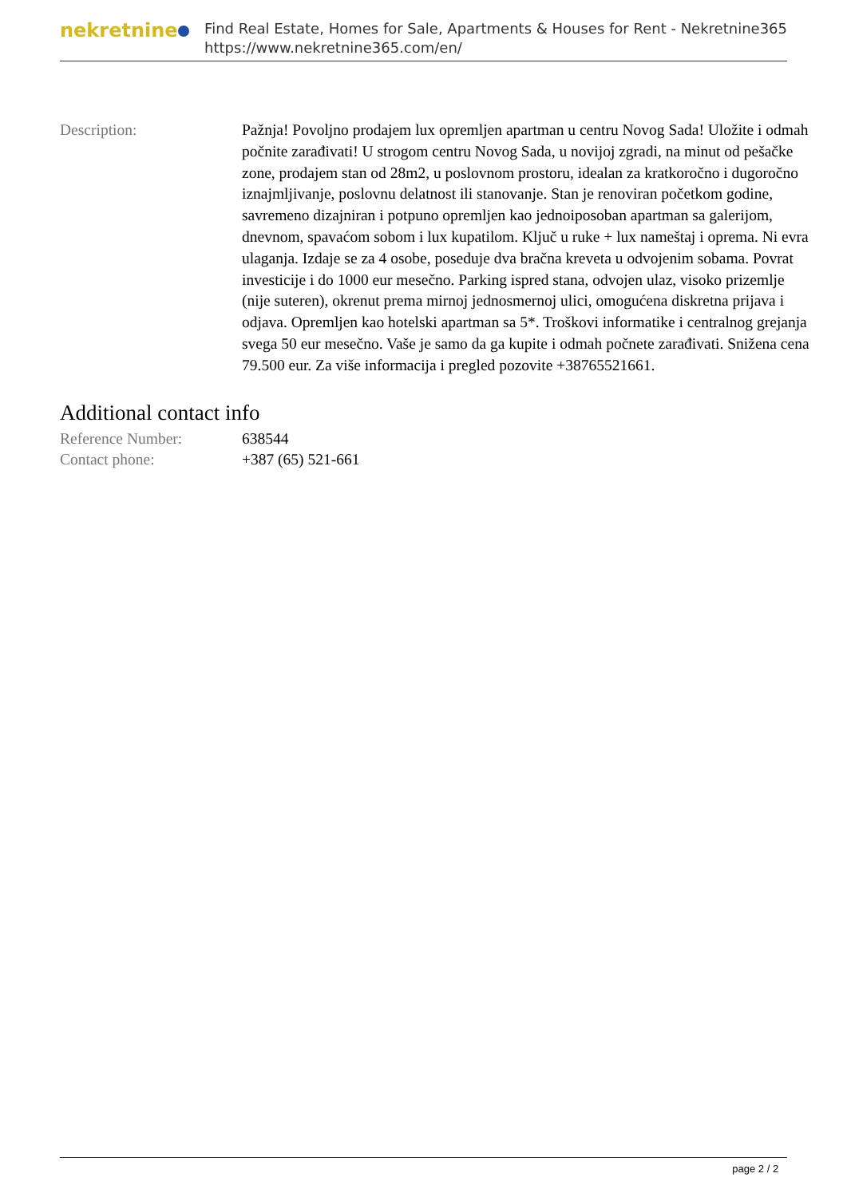nekretnine
Find Real Estate, Homes for Sale, Apartments & Houses for Rent - Nekretnine365
https://www.nekretnine365.com/en/
| Description: | Pažnja! Povoljno prodajem lux opremljen apartman u centru Novog Sada! Uložite i odmah počnite zarađivati! U strogom centru Novog Sada, u novijoj zgradi, na minut od pešačke zone, prodajem stan od 28m2, u poslovnom prostoru, idealan za kratkoročno i dugoročno iznajmljivanje, poslovnu delatnost ili stanovanje. Stan je renoviran početkom godine, savremeno dizajniran i potpuno opremljen kao jednoiposoban apartman sa galerijom, dnevnom, spavaćom sobom i lux kupatilom. Ključ u ruke + lux nameštaj i oprema. Ni evra ulaganja. Izdaje se za 4 osobe, poseduje dva bračna kreveta u odvojenim sobama. Povrat investicije i do 1000 eur mesečno. Parking ispred stana, odvojen ulaz, visoko prizemlje (nije suteren), okrenut prema mirnoj jednosmernoj ulici, omogućena diskretna prijava i odjava. Opremljen kao hotelski apartman sa 5*. Troškovi informatike i centralnog grejanja svega 50 eur mesečno. Vaše je samo da ga kupite i odmah počnete zarađivati. Snižena cena 79.500 eur. Za više informacija i pregled pozovite +38765521661. |
Additional contact info
| Reference Number: | 638544 |
| Contact phone: | +387 (65) 521-661 |
page 2 / 2